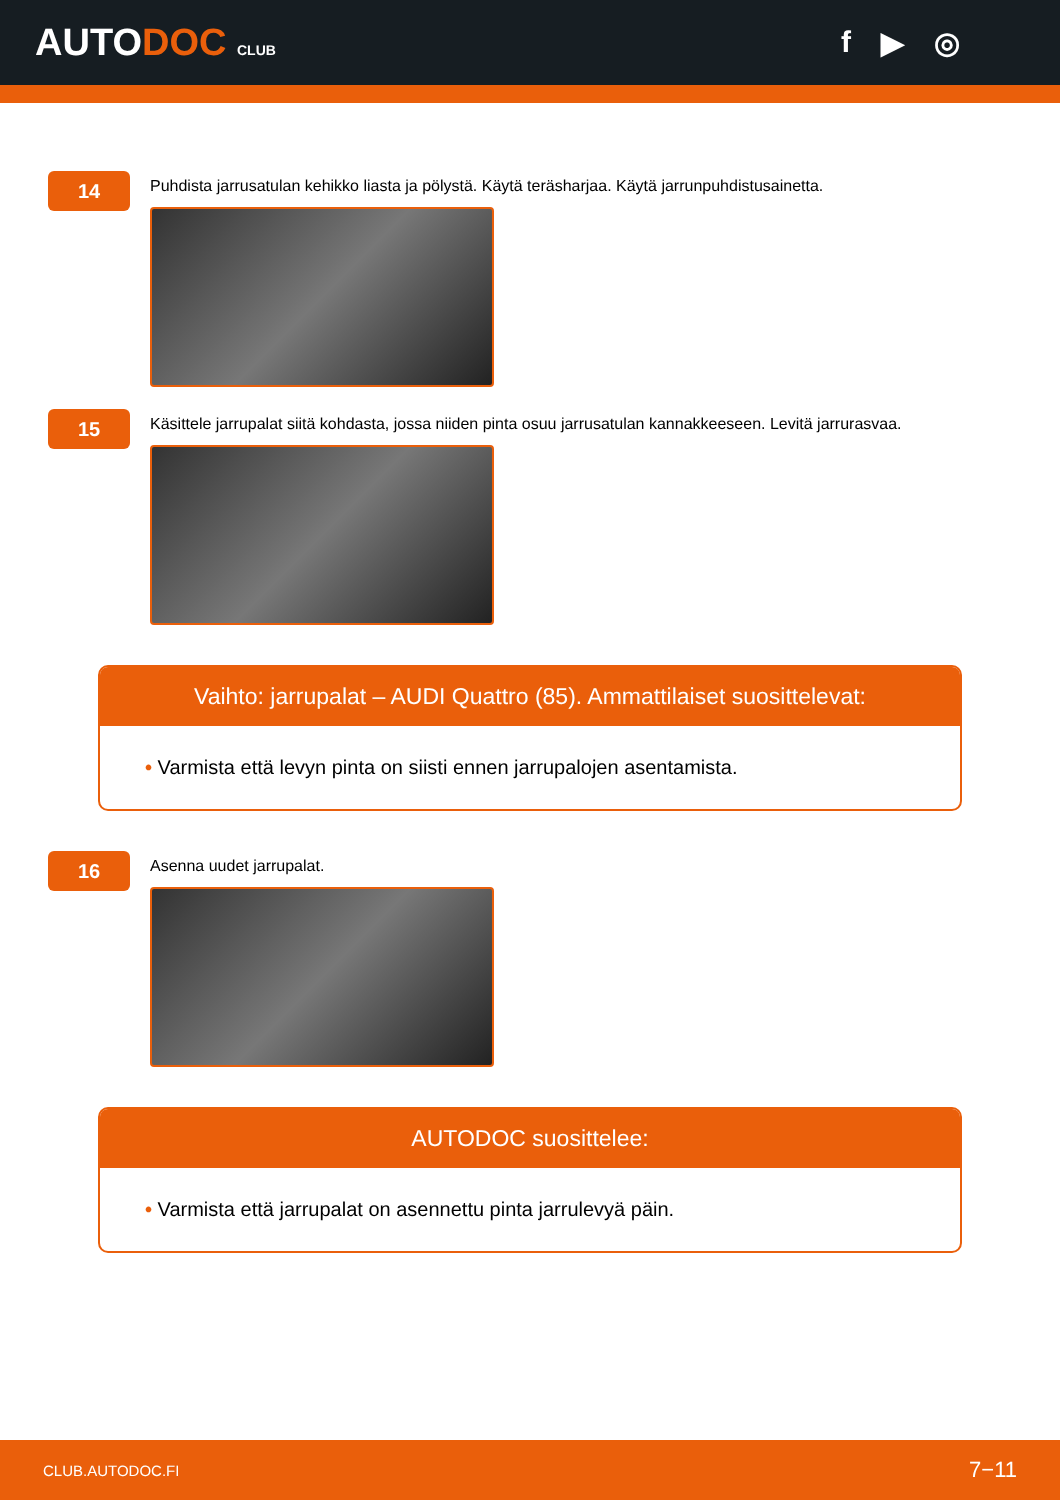AUTODOC CLUB
f ▶ ◎
14
Puhdista jarrusatulan kehikko liasta ja pölystä. Käytä teräsharjaa. Käytä jarrunpuhdistusainetta.
15
Käsittele jarrupalat siitä kohdasta, jossa niiden pinta osuu jarrusatulan kannakkeeseen. Levitä jarrurasvaa.
Vaihto: jarrupalat – AUDI Quattro (85). Ammattilaiset suosittelevat:
• Varmista että levyn pinta on siisti ennen jarrupalojen asentamista.
16
Asenna uudet jarrupalat.
AUTODOC suosittelee:
• Varmista että jarrupalat on asennettu pinta jarrulevyä päin.
CLUB.AUTODOC.FI 7−11